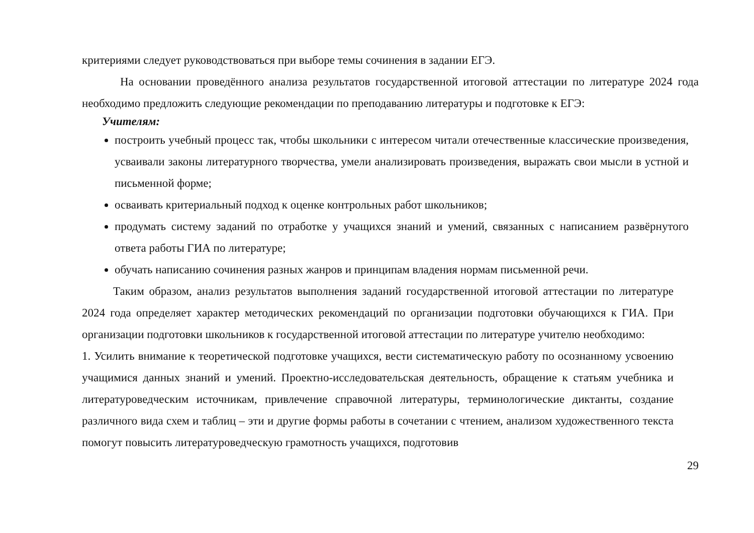критериями следует руководствоваться при выборе темы сочинения в задании ЕГЭ.
На основании проведённого анализа результатов государственной итоговой аттестации по литературе 2024 года необходимо предложить следующие рекомендации по преподаванию литературы и подготовке к ЕГЭ:
Учителям:
построить учебный процесс так, чтобы школьники с интересом читали отечественные классические произведения, усваивали законы литературного творчества, умели анализировать произведения, выражать свои мысли в устной и письменной форме;
осваивать критериальный подход к оценке контрольных работ школьников;
продумать систему заданий по отработке у учащихся знаний и умений, связанных с написанием развёрнутого ответа работы ГИА по литературе;
обучать написанию сочинения разных жанров и принципам владения нормам письменной речи.
Таким образом, анализ результатов выполнения заданий государственной итоговой аттестации по литературе 2024 года определяет характер методических рекомендаций по организации подготовки обучающихся к ГИА. При организации подготовки школьников к государственной итоговой аттестации по литературе учителю необходимо:
1. Усилить внимание к теоретической подготовке учащихся, вести систематическую работу по осознанному усвоению учащимися данных знаний и умений. Проектно-исследовательская деятельность, обращение к статьям учебника и литературоведческим источникам, привлечение справочной литературы, терминологические диктанты, создание различного вида схем и таблиц – эти и другие формы работы в сочетании с чтением, анализом художественного текста помогут повысить литературоведческую грамотность учащихся, подготовив
29